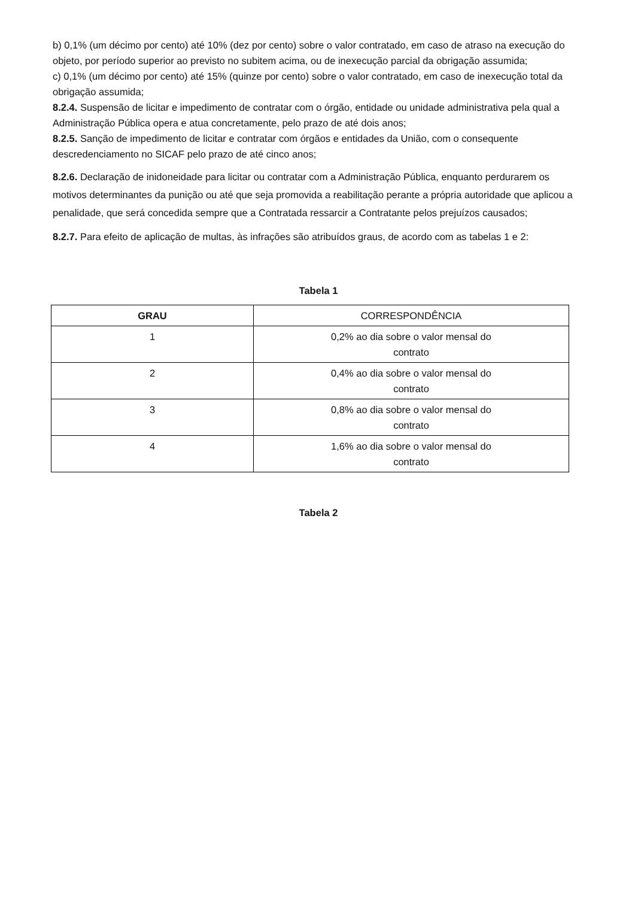b) 0,1% (um décimo por cento) até 10% (dez por cento) sobre o valor contratado, em caso de atraso na execução do objeto, por período superior ao previsto no subitem acima, ou de inexecução parcial da obrigação assumida;
c) 0,1% (um décimo por cento) até 15% (quinze por cento) sobre o valor contratado, em caso de inexecução total da obrigação assumida;
8.2.4. Suspensão de licitar e impedimento de contratar com o órgão, entidade ou unidade administrativa pela qual a Administração Pública opera e atua concretamente, pelo prazo de até dois anos;
8.2.5. Sanção de impedimento de licitar e contratar com órgãos e entidades da União, com o consequente descredenciamento no SICAF pelo prazo de até cinco anos;
8.2.6. Declaração de inidoneidade para licitar ou contratar com a Administração Pública, enquanto perdurarem os motivos determinantes da punição ou até que seja promovida a reabilitação perante a própria autoridade que aplicou a penalidade, que será concedida sempre que a Contratada ressarcir a Contratante pelos prejuízos causados;
8.2.7. Para efeito de aplicação de multas, às infrações são atribuídos graus, de acordo com as tabelas 1 e 2:
Tabela 1
| GRAU | CORRESPONDÊNCIA |
| --- | --- |
| 1 | 0,2% ao dia sobre o valor mensal do contrato |
| 2 | 0,4% ao dia sobre o valor mensal do contrato |
| 3 | 0,8% ao dia sobre o valor mensal do contrato |
| 4 | 1,6% ao dia sobre o valor mensal do contrato |
Tabela 2